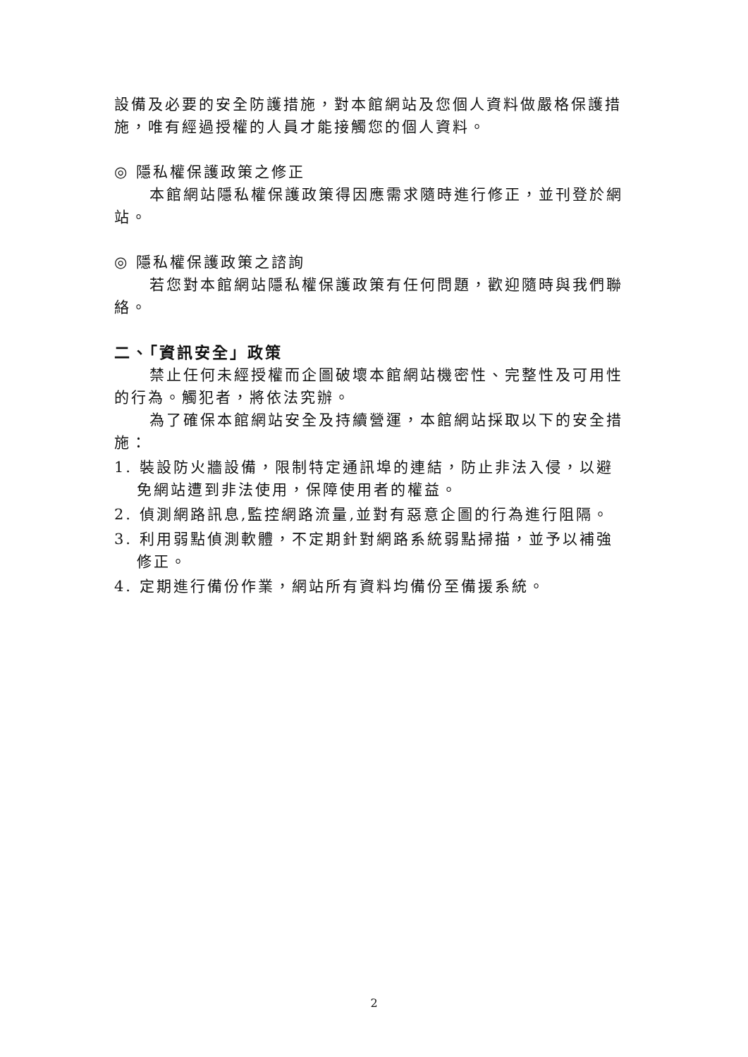設備及必要的安全防護措施，對本館網站及您個人資料做嚴格保護措施，唯有經過授權的人員才能接觸您的個人資料。
◎ 隱私權保護政策之修正
本館網站隱私權保護政策得因應需求隨時進行修正，並刊登於網站。
◎ 隱私權保護政策之諮詢
若您對本館網站隱私權保護政策有任何問題，歡迎隨時與我們聯絡。
二、「資訊安全」政策
禁止任何未經授權而企圖破壞本館網站機密性、完整性及可用性的行為。觸犯者，將依法究辦。
為了確保本館網站安全及持續營運，本館網站採取以下的安全措施：
1. 裝設防火牆設備，限制特定通訊埠的連結，防止非法入侵，以避免網站遭到非法使用，保障使用者的權益。
2. 偵測網路訊息,監控網路流量,並對有惡意企圖的行為進行阻隔。
3. 利用弱點偵測軟體，不定期針對網路系統弱點掃描，並予以補強修正。
4. 定期進行備份作業，網站所有資料均備份至備援系統。
2